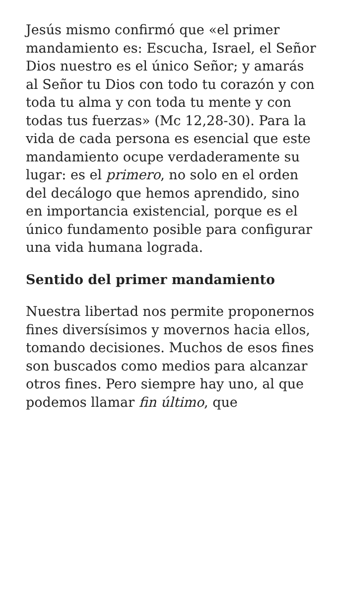Jesús mismo confirmó que «el primer mandamiento es: Escucha, Israel, el Señor Dios nuestro es el único Señor; y amarás al Señor tu Dios con todo tu corazón y con toda tu alma y con toda tu mente y con todas tus fuerzas» (Mc 12,28-30). Para la vida de cada persona es esencial que este mandamiento ocupe verdaderamente su lugar: es el primero, no solo en el orden del decálogo que hemos aprendido, sino en importancia existencial, porque es el único fundamento posible para configurar una vida humana lograda.
Sentido del primer mandamiento
Nuestra libertad nos permite proponernos fines diversísimos y movernos hacia ellos, tomando decisiones. Muchos de esos fines son buscados como medios para alcanzar otros fines. Pero siempre hay uno, al que podemos llamar fin último, que